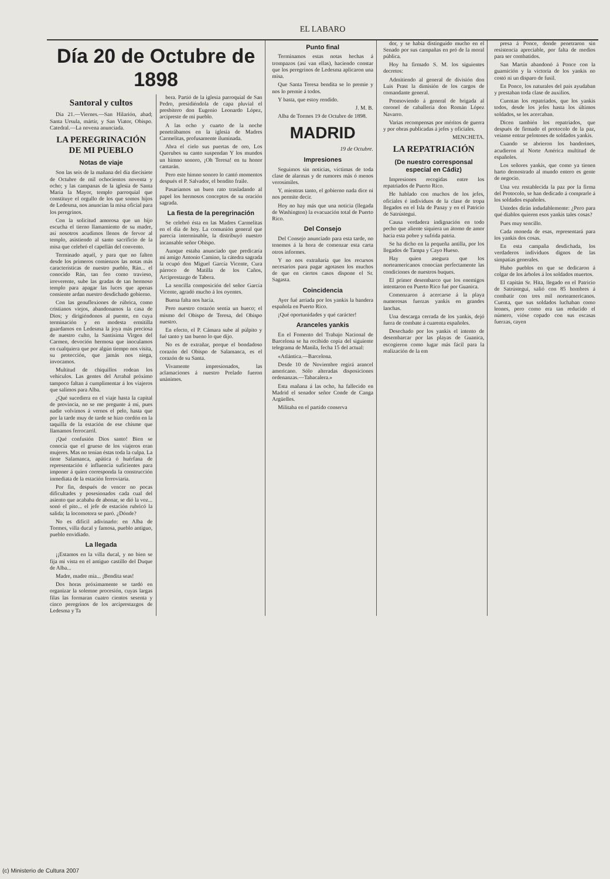EL LABARO
Día 20 de Octubre de 1898
Santoral y cultos
Día 21.—Viernes.—San Hilarión, abad; Santa Ursula, mártir, y San Viator, Obispo. Catedral.—La novena anunciada.
LA PEREGRINACIÓN DE MI PUEBLO
Notas de viaje
Son las seis de la mañana del día diecisiete de Octubre de mil ochocientos noventa y ocho; y las campanas de la iglesia de Santa María la Mayor, templo parroquial que constituye el orgullo de los que somos hijos de Ledesma, nos anuncian la misa oficial para los peregrinos.
Con la solicitud amorosa que un hijo escucha el tierno llamamiento de su madre, así nosotros acudimos llenos de fervor al templo, asistiendo al santo sacrificio de la misa que celebró el capellán del convento.
Terminado aquél, y para que no falten desde los primeros comienzos las notas más características de nuestro pueblo, Rán... el conocido Rán, tan feo como travieso, irreverente, sube las gradas de tan hermoso templo para apagar las luces que apenas consiente ardan nuestro desdichado gobierno.
Con las genuflexiones de rúbrica, como cristianos viejos, abandonamos la casa de Dios; y dirigiéndonos al puente, en cuya terminación y en modesta ermitilla guardamos en Ledesma la joya más preciosa de nuestro culto, la Santísima Virgen del Carmen, devoción hermosa que inoculamos en cualquiera que por algún tiempo nos visita, su protección, que jamás nos niega, invocamos.
Multitud de chiquillos rodean los vehículos. Las gentes del Arrabal próximo tampoco faltan á cumplimentar á los viajeros que salimos para Alba.
¿Qué sucediera en el viaje hasta la capital de provincia, no se me pregunte á mí, pues nadie volvimos á vernos el pelo, hasta que por la tarde muy de tarde se hizo cordón en la taquilla de la estación de ese chisme que llamamos ferrocarril.
¡Qué confusión Dios santo! Bien se conocía que el grueso de los viajeros eran mujeres. Mas no tenían éstas toda la culpa. La tiene Salamanca, apática ó huérfana de representación é influencia suficientes para imponer á quien corresponda la construcción inmediata de la estación ferroviaria.
Por fin, después de vencer no pocas dificultades y posesionados cada cual del asiento que acababa de abonar, se dió la voz... sonó el pito... el jefe de estación rubricó la salida; la locomotora se paró. ¿Dónde?
No es difícil adivinarlo: en Alba de Tormes, villa ducal y famosa, pueblo antiguo, pueblo envidiado.
La llegada
¡¡Estamos en la villa ducal, y no bien se fija mi vista en el antiguo castillo del Duque de Alba...
Madre, madre mía... ¡Bendita seas!
Dos horas próximamente se tardó en organizar la solemne procesión, cuyas largas filas las formaran cuatro cientos sesenta y cinco peregrinos de los arciprestazgos de Ledesma y Ta
bera. Partió de la iglesia parroquial de San Pedro, presidiéndola de capa pluvial el presbítero don Eugenio Leonardo López, arcipreste de mi pueblo.
A las ocho y cuarto de la noche penetrábamos en la iglesia de Madres Carmelitas, profusamente iluminada.
Abra el cielo sus puertas de oro, Los Querubes su canto suspendan Y los mundos un himno sonoro, ¡Oh Teresa! en tu honor cantarán.
Pero este himno sonoro lo cantó momentos después el P. Salvador, el bendito fraile.
Pasaríamos un buen rato trasladando al papel los hermosos conceptos de su oración sagrada.
La fiesta de la peregrinación
Se celebró ésta en las Madres Carmelitas en el día de hoy. La comunión general que parecía interminable, la distribuyó nuestro incansable señor Obispo.
Aunque estaba anunciado que predicaría mi amigo Antonio Camino, la cátedra sagrada la ocupó don Miguel García Vicente, Cura párroco de Matilla de los Caños, Arciprestazgo de Tabera.
La sencilla composición del señor García Vicente, agradó mucho á los oyentes.
Buena falta nos hacía.
Pero nuestro corazón sentía un hueco; el mismo del Obispo de Teresa, del Obispo nuestro.
En efecto, el P. Cámara sube al púlpito y fué tanto y tan bueno lo que dijo.
No es de extrañar, porque el bondadoso corazón del Obispo de Salamanca, es el corazón de su Santa.
Vivamente impresionados, las aclamaciones á nuestro Prelado fueron unánimes.
Punto final
Terminamos estas notas hechas á trompazos (así van ellas), haciendo constar que los peregrinos de Ledesma aplicaron una misa.
Que Santa Teresa bendita se lo premie y nos lo premie á todos.
Y basta, que estoy rendido.
J. M. B.
Alba de Tormes 19 de Octubre de 1898.
MADRID
19 de Octubre.
Impresiones
Seguimos sin noticias, víctimas de toda clase de alarmas y de rumores más ó menos verosímiles.
Y, mientras tanto, el gobierno nada dice ni nos permite decir.
Hoy no hay más que una noticia (llegada de Washington) la evacuación total de Puerto Rico.
Del Consejo
Del Consejo anunciado para esta tarde, no tenemos á la hora de comenzar esta carta otros informes.
Y no nos extrañaría que los recursos necesarios para pagar agotasen los muchos de que en ciertos casos dispone el Sr. Sagasta.
Coincidencia
Ayer fué arriada por los yankis la bandera española en Puerto Rico.
¡Qué oportunidades y qué carácter!
Aranceles yankis
En el Fomento del Trabajo Nacional de Barcelona se ha recibido copia del siguiente telegrama de Manila, fecha 15 del actual:
«Atlántica.—Barcelona.
Desde 10 de Noviembre regirá arancel americano. Sólo alteradas disposiciones ordenanzas.—Tabacalera.»
Esta mañana á las ocho, ha fallecido en Madrid el senador señor Conde de Canga Argüelles.
Militaba en el partido conserva
dor, y se había distinguido mucho en el Senado por sus campañas en pró de la moral pública.
Hoy ha firmado S. M. los siguientes decretos:
Admitiendo al general de división don Luis Prast la dimisión de los cargos de comandante general.
Promoviendo á general de brigada al coronel de caballería don Román López Navarro.
Varias recompensas por méritos de guerra y por obras publicadas á jefes y oficiales.
MENCHETA.
LA REPATRIACIÓN
(De nuestro corresponsal especial en Cádiz)
Impresiones recogidas entre los repatriados de Puerto Rico.
He hablado con muchos de los jefes, oficiales é individuos de la clase de tropa llegados en el Isla de Panay y en el Patricio de Satrústegui.
Causa verdadera indignación en todo pecho que aliente siquiera un átomo de amor hacia esta pobre y sufrida patria.
Se ha dicho en la pequeña antilla, por los llegados de Tampa y Cayo Hueso.
Hay quien asegura que los norteamericanos conocían perfectamente las condiciones de nuestros buques.
El primer desembarco que los enemigos intentaron en Puerto Rico fué por Guanica.
Comenzaron á acercarse á la playa numerosas fuerzas yankis en grandes lanchas.
Una descarga cerrada de los yankis, dejó fuera de combate á cuarenta españoles.
Desechado por los yankis el intento de desembarcar por las playas de Guanica, escogieron como lugar más fácil para la realización de la em
presa á Ponce, donde penetraron sin resistencia apreciable, por falta de medios para ser combatidos.
San Martín abandonó á Ponce con la guarnición y la victoria de los yankis no costó ni un disparo de fusil.
En Ponce, los naturales del país ayudaban y prestaban toda clase de auxilios.
Cuentan los repatriados, que los yankis todos, desde los jefes hasta los últimos soldados, se les acercaban.
Dicen también los repatriados, que después de firmado el protocolo de la paz, veíanse entrar pelotones de soldados yankis.
Cuando se abrieron los banderines, acudieron al Norte América multitud de españoles.
Los señores yankis, que como ya tienen harto demostrado al mundo entero es gente de negocio.
Una vez restablecida la paz por la firma del Protocolo, se han dedicado á comprarle á los soldados españoles.
Ustedes dirán indudablemente: ¿Pero para qué diablos quieren esos yankis tales cosas?
Pues muy sencillo.
Cada moneda de esas, representará para los yankis dos cosas.
En esta campaña desdichada, los verdaderos individuos dignos de las simpatías generales.
Hubo pueblos en que se dedicaron á colgar de los árboles á los soldados muertos.
El capitán Sr. Hita, llegado en el Patricio de Satrústegui, salió con 85 hombres á combatir con tres mil norteamericanos. Cuenta, que sus soldados luchaban como leones, pero como era tan reducido el número, vióse copado con sus escasas fuerzas, cayen
(c) Ministerio de Cultura 2007